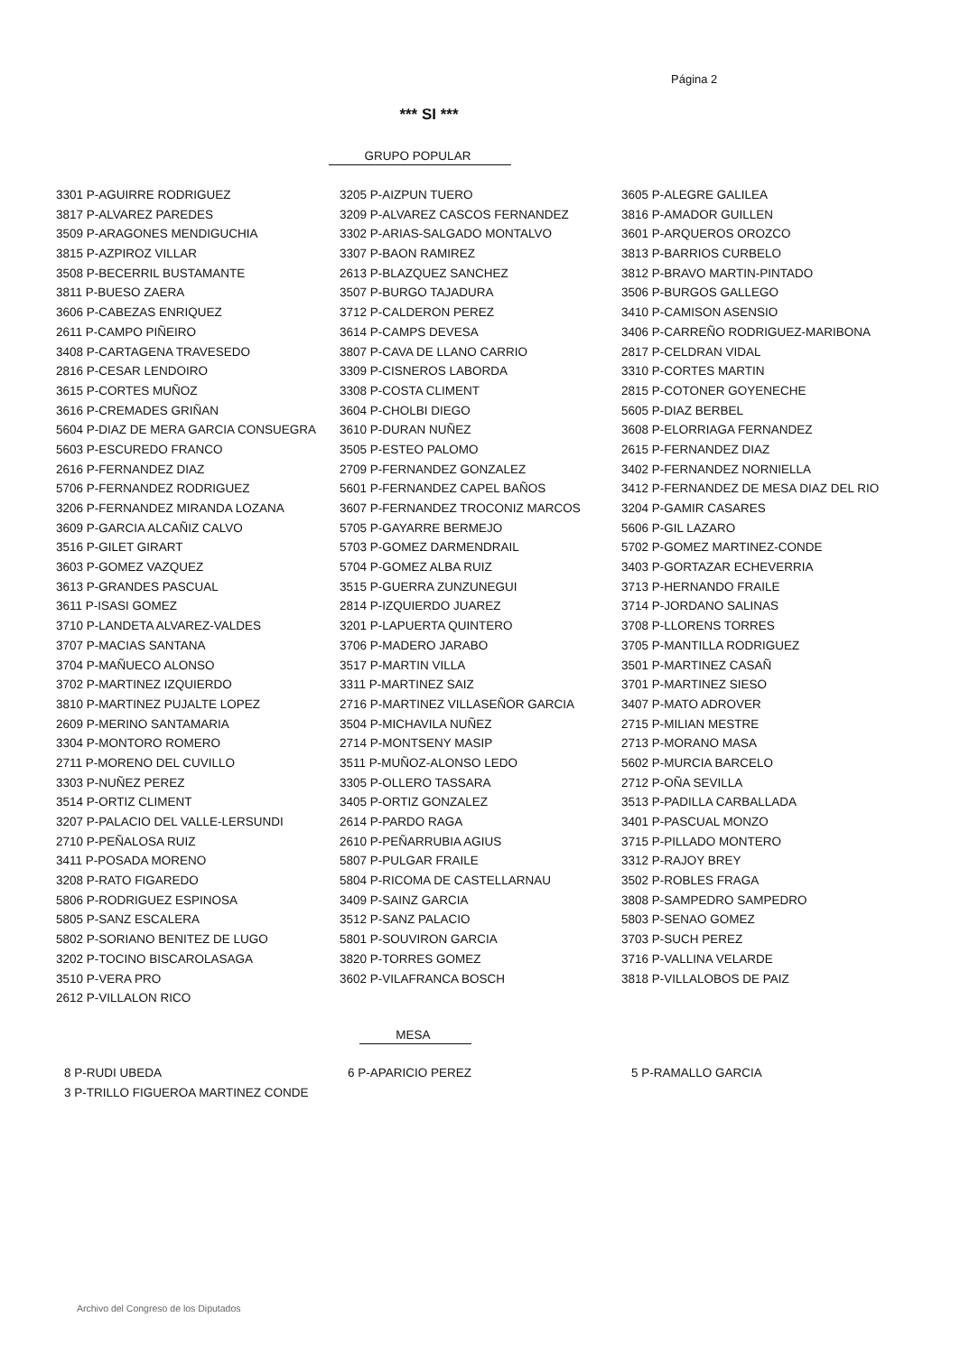Página 2
*** SI ***
GRUPO POPULAR
| 3301 P-AGUIRRE RODRIGUEZ | 3205 P-AIZPUN TUERO | 3605 P-ALEGRE GALILEA |
| 3817 P-ALVAREZ PAREDES | 3209 P-ALVAREZ CASCOS FERNANDEZ | 3816 P-AMADOR GUILLEN |
| 3509 P-ARAGONES MENDIGUCHIA | 3302 P-ARIAS-SALGADO MONTALVO | 3601 P-ARQUEROS OROZCO |
| 3815 P-AZPIROZ VILLAR | 3307 P-BAON RAMIREZ | 3813 P-BARRIOS CURBELO |
| 3508 P-BECERRIL BUSTAMANTE | 2613 P-BLAZQUEZ SANCHEZ | 3812 P-BRAVO MARTIN-PINTADO |
| 3811 P-BUESO ZAERA | 3507 P-BURGO TAJADURA | 3506 P-BURGOS GALLEGO |
| 3606 P-CABEZAS ENRIQUEZ | 3712 P-CALDERON PEREZ | 3410 P-CAMISON ASENSIO |
| 2611 P-CAMPO PIÑEIRO | 3614 P-CAMPS DEVESA | 3406 P-CARREÑO RODRIGUEZ-MARIBONA |
| 3408 P-CARTAGENA TRAVESEDO | 3807 P-CAVA DE LLANO CARRIO | 2817 P-CELDRAN VIDAL |
| 2816 P-CESAR LENDOIRO | 3309 P-CISNEROS LABORDA | 3310 P-CORTES MARTIN |
| 3615 P-CORTES MUÑOZ | 3308 P-COSTA CLIMENT | 2815 P-COTONER GOYENECHE |
| 3616 P-CREMADES GRIÑAN | 3604 P-CHOLBI DIEGO | 5605 P-DIAZ BERBEL |
| 5604 P-DIAZ DE MERA GARCIA CONSUEGRA | 3610 P-DURAN NUÑEZ | 3608 P-ELORRIAGA FERNANDEZ |
| 5603 P-ESCUREDO FRANCO | 3505 P-ESTEO PALOMO | 2615 P-FERNANDEZ DIAZ |
| 2616 P-FERNANDEZ DIAZ | 2709 P-FERNANDEZ GONZALEZ | 3402 P-FERNANDEZ NORNIELLA |
| 5706 P-FERNANDEZ RODRIGUEZ | 5601 P-FERNANDEZ CAPEL BAÑOS | 3412 P-FERNANDEZ DE MESA DIAZ DEL RIO |
| 3206 P-FERNANDEZ MIRANDA LOZANA | 3607 P-FERNANDEZ TROCONIZ MARCOS | 3204 P-GAMIR CASARES |
| 3609 P-GARCIA ALCAÑIZ CALVO | 5705 P-GAYARRE BERMEJO | 5606 P-GIL LAZARO |
| 3516 P-GILET GIRART | 5703 P-GOMEZ DARMENDRAIL | 5702 P-GOMEZ MARTINEZ-CONDE |
| 3603 P-GOMEZ VAZQUEZ | 5704 P-GOMEZ ALBA RUIZ | 3403 P-GORTAZAR ECHEVERRIA |
| 3613 P-GRANDES PASCUAL | 3515 P-GUERRA ZUNZUNEGUI | 3713 P-HERNANDO FRAILE |
| 3611 P-ISASI GOMEZ | 2814 P-IZQUIERDO JUAREZ | 3714 P-JORDANO SALINAS |
| 3710 P-LANDETA ALVAREZ-VALDES | 3201 P-LAPUERTA QUINTERO | 3708 P-LLORENS TORRES |
| 3707 P-MACIAS SANTANA | 3706 P-MADERO JARABO | 3705 P-MANTILLA RODRIGUEZ |
| 3704 P-MAÑUECO ALONSO | 3517 P-MARTIN VILLA | 3501 P-MARTINEZ CASAÑ |
| 3702 P-MARTINEZ IZQUIERDO | 3311 P-MARTINEZ SAIZ | 3701 P-MARTINEZ SIESO |
| 3810 P-MARTINEZ PUJALTE LOPEZ | 2716 P-MARTINEZ VILLASEÑOR GARCIA | 3407 P-MATO ADROVER |
| 2609 P-MERINO SANTAMARIA | 3504 P-MICHAVILA NUÑEZ | 2715 P-MILIAN MESTRE |
| 3304 P-MONTORO ROMERO | 2714 P-MONTSENY MASIP | 2713 P-MORANO MASA |
| 2711 P-MORENO DEL CUVILLO | 3511 P-MUÑOZ-ALONSO LEDO | 5602 P-MURCIA BARCELO |
| 3303 P-NUÑEZ PEREZ | 3305 P-OLLERO TASSARA | 2712 P-OÑA SEVILLA |
| 3514 P-ORTIZ CLIMENT | 3405 P-ORTIZ GONZALEZ | 3513 P-PADILLA CARBALLADA |
| 3207 P-PALACIO DEL VALLE-LERSUNDI | 2614 P-PARDO RAGA | 3401 P-PASCUAL MONZO |
| 2710 P-PEÑALOSA RUIZ | 2610 P-PEÑARRUBIA AGIUS | 3715 P-PILLADO MONTERO |
| 3411 P-POSADA MORENO | 5807 P-PULGAR FRAILE | 3312 P-RAJOY BREY |
| 3208 P-RATO FIGAREDO | 5804 P-RICOMA DE CASTELLARNAU | 3502 P-ROBLES FRAGA |
| 5806 P-RODRIGUEZ ESPINOSA | 3409 P-SAINZ GARCIA | 3808 P-SAMPEDRO SAMPEDRO |
| 5805 P-SANZ ESCALERA | 3512 P-SANZ PALACIO | 5803 P-SENAO GOMEZ |
| 5802 P-SORIANO BENITEZ DE LUGO | 5801 P-SOUVIRON GARCIA | 3703 P-SUCH PEREZ |
| 3202 P-TOCINO BISCAROLASAGA | 3820 P-TORRES GOMEZ | 3716 P-VALLINA VELARDE |
| 3510 P-VERA PRO | 3602 P-VILAFRANCA BOSCH | 3818 P-VILLALOBOS DE PAIZ |
| 2612 P-VILLALON RICO | | |
MESA
| 8 P-RUDI UBEDA | 6 P-APARICIO PEREZ | 5 P-RAMALLO GARCIA |
| 3 P-TRILLO FIGUEROA MARTINEZ CONDE | | |
Archivo del Congreso de los Diputados